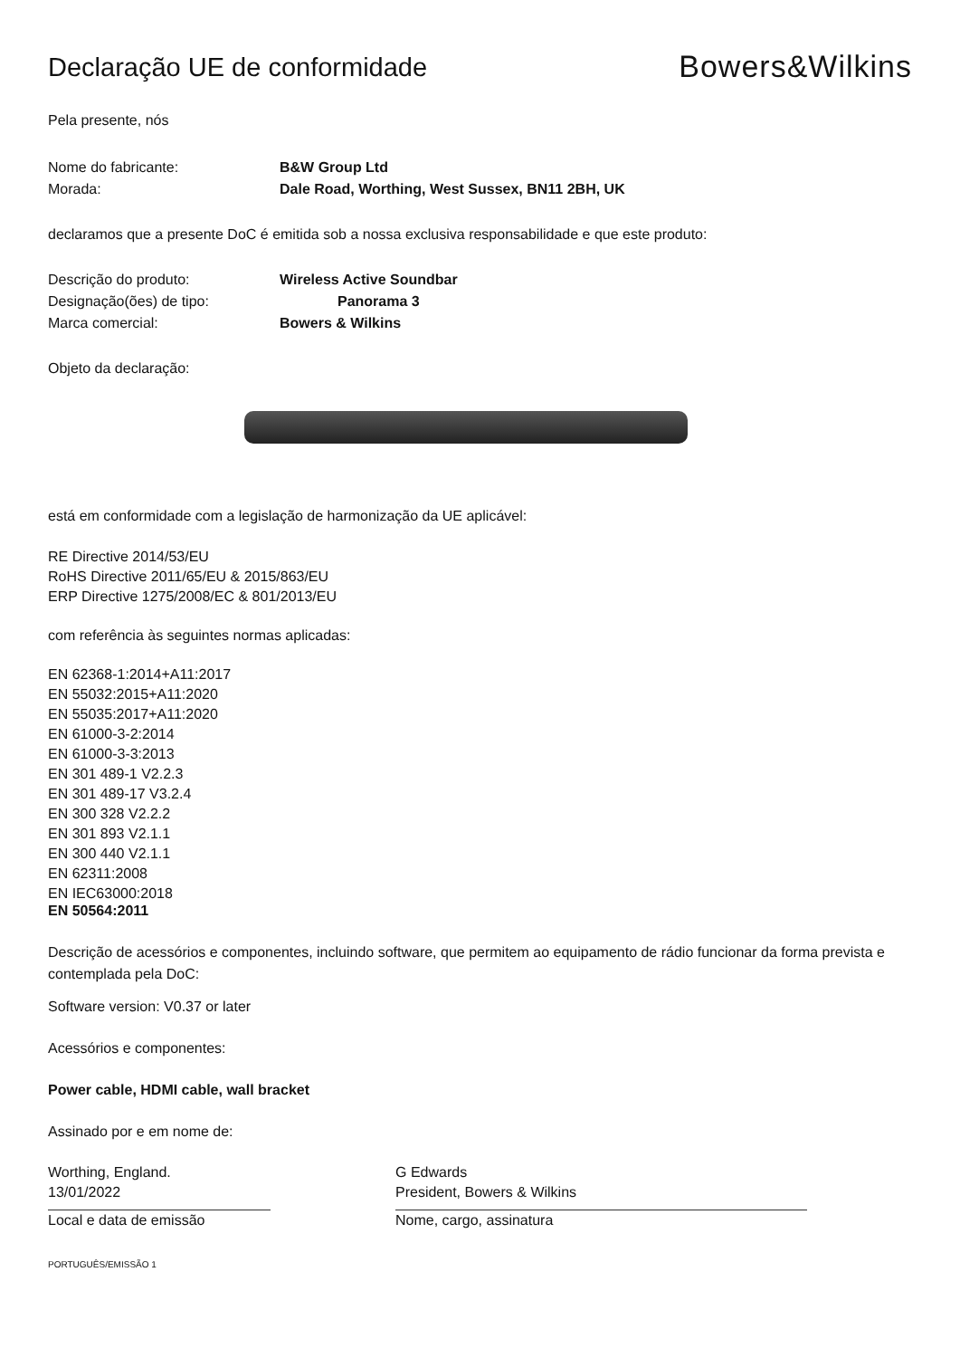Declaração UE de conformidade
Bowers&Wilkins
Pela presente, nós
Nome do fabricante: B&W Group Ltd
Morada: Dale Road, Worthing, West Sussex, BN11 2BH, UK
declaramos que a presente DoC é emitida sob a nossa exclusiva responsabilidade e que este produto:
Descrição do produto: Wireless Active Soundbar
Designação(ões) de tipo: Panorama 3
Marca comercial: Bowers & Wilkins
Objeto da declaração:
está em conformidade com a legislação de harmonização da UE aplicável:
RE Directive 2014/53/EU
RoHS Directive 2011/65/EU & 2015/863/EU
ERP Directive 1275/2008/EC & 801/2013/EU
com referência às seguintes normas aplicadas:
EN 62368-1:2014+A11:2017
EN 55032:2015+A11:2020
EN 55035:2017+A11:2020
EN 61000-3-2:2014
EN 61000-3-3:2013
EN 301 489-1 V2.2.3
EN 301 489-17 V3.2.4
EN 300 328 V2.2.2
EN 301 893 V2.1.1
EN 300 440 V2.1.1
EN 62311:2008
EN IEC63000:2018
EN 50564:2011
Descrição de acessórios e componentes, incluindo software, que permitem ao equipamento de rádio funcionar da forma prevista e contemplada pela DoC:
Software version: V0.37 or later
Acessórios e componentes:
Power cable, HDMI cable, wall bracket
Assinado por e em nome de:
Worthing, England.
13/01/2022
Local e data de emissão
G Edwards
President, Bowers & Wilkins
Nome, cargo, assinatura
PORTUGUÊS/EMISSÃO 1